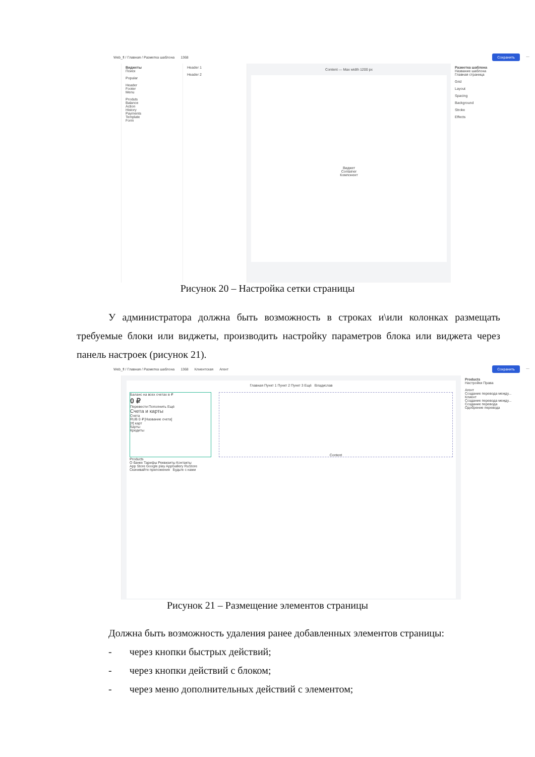Web_fl / Главная / Разметка шаблона 1368 Сохранить ⋯
Виджеты
Поиск
Popular
Header
Footer
Menu
Produts
Balance
Action
History
Payments
Template
Form
Header 1
Header 2
Content — Max width 1200 px
Виджет
Container
Компонент
Разметка шаблона
Название шаблона
Главная страница
Grid
Layout
Spacing
Background
Stroke
Effects
Рисунок 20 – Настройка сетки страницы
У администратора должна быть возможность в строках и\или колонках размещать требуемые блоки или виджеты, производить настройку параметров блока или виджета через панель настроек (рисунок 21).
Web_fl / Главная / Разметка шаблона 1368 Клиентская Агент Сохранить ⋯
Главная Пункт 1 Пункт 2 Пункт 3 Ещё Владислав
Баланс на всех счетах в ₽
0 ₽
Перевести Пополнить Ещё
Счета и карты
Счета
RUB 0 ₽ [Название счета]
[#] карт
Карты
Кредиты
Content
Products
О банке Тарифы Реквизиты Контакты
App Store Google play AppGallery RuStore
Скачивайте приложения Будьте с нами
Products
Настройки Права
Агент
Создание перевода между...
Клиент
Создание перевода между...
Создание перевода
Одобрение перевода
Рисунок 21 – Размещение элементов страницы
Должна быть возможность удаления ранее добавленных элементов страницы:
- через кнопки быстрых действий;
- через кнопки действий с блоком;
- через меню дополнительных действий с элементом;